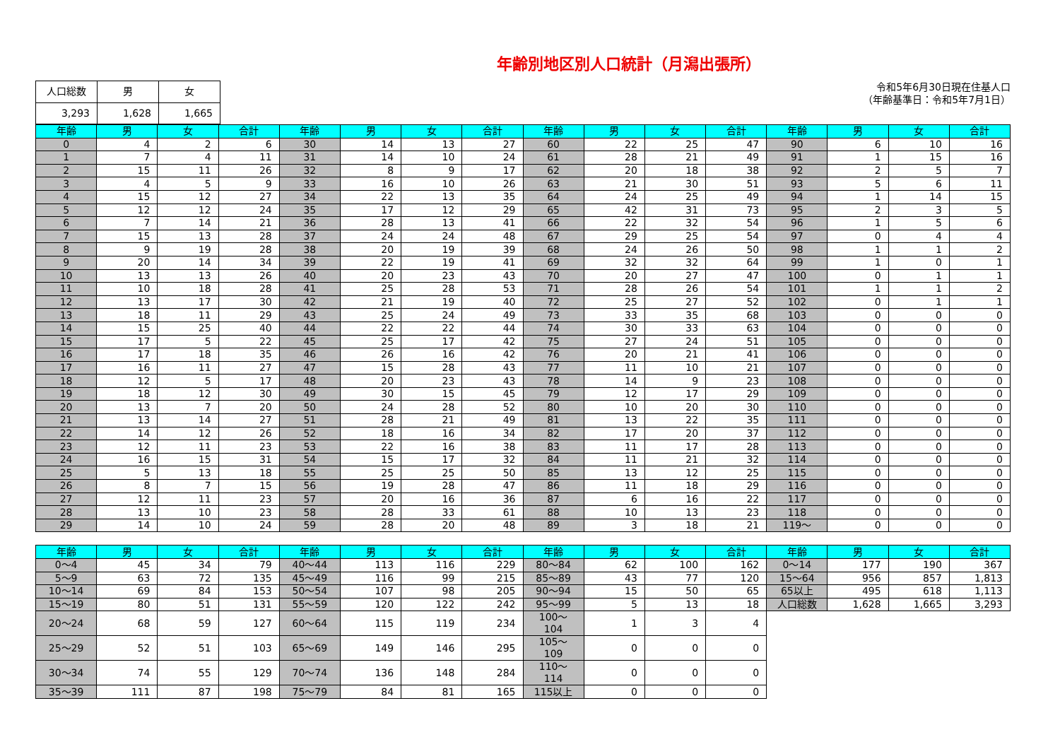年齢別地区別人口統計（月潟出張所）
| 人口総数 | 男 | 女 |
| --- | --- | --- |
| 3,293 | 1,628 | 1,665 |
令和5年6月30日現在住基人口
（年齢基準日：令和5年7月1日）
| 年齢 | 男 | 女 | 合計 | 年齢 | 男 | 女 | 合計 | 年齢 | 男 | 女 | 合計 | 年齢 | 男 | 女 | 合計 |
| --- | --- | --- | --- | --- | --- | --- | --- | --- | --- | --- | --- | --- | --- | --- | --- |
| 0 | 4 | 2 | 6 | 30 | 14 | 13 | 27 | 60 | 22 | 25 | 47 | 90 | 6 | 10 | 16 |
| 1 | 7 | 4 | 11 | 31 | 14 | 10 | 24 | 61 | 28 | 21 | 49 | 91 | 1 | 15 | 16 |
| 2 | 15 | 11 | 26 | 32 | 8 | 9 | 17 | 62 | 20 | 18 | 38 | 92 | 2 | 5 | 7 |
| 3 | 4 | 5 | 9 | 33 | 16 | 10 | 26 | 63 | 21 | 30 | 51 | 93 | 5 | 6 | 11 |
| 4 | 15 | 12 | 27 | 34 | 22 | 13 | 35 | 64 | 24 | 25 | 49 | 94 | 1 | 14 | 15 |
| 5 | 12 | 12 | 24 | 35 | 17 | 12 | 29 | 65 | 42 | 31 | 73 | 95 | 2 | 3 | 5 |
| 6 | 7 | 14 | 21 | 36 | 28 | 13 | 41 | 66 | 22 | 32 | 54 | 96 | 1 | 5 | 6 |
| 7 | 15 | 13 | 28 | 37 | 24 | 24 | 48 | 67 | 29 | 25 | 54 | 97 | 0 | 4 | 4 |
| 8 | 9 | 19 | 28 | 38 | 20 | 19 | 39 | 68 | 24 | 26 | 50 | 98 | 1 | 1 | 2 |
| 9 | 20 | 14 | 34 | 39 | 22 | 19 | 41 | 69 | 32 | 32 | 64 | 99 | 1 | 0 | 1 |
| 10 | 13 | 13 | 26 | 40 | 20 | 23 | 43 | 70 | 20 | 27 | 47 | 100 | 0 | 1 | 1 |
| 11 | 10 | 18 | 28 | 41 | 25 | 28 | 53 | 71 | 28 | 26 | 54 | 101 | 1 | 1 | 2 |
| 12 | 13 | 17 | 30 | 42 | 21 | 19 | 40 | 72 | 25 | 27 | 52 | 102 | 0 | 1 | 1 |
| 13 | 18 | 11 | 29 | 43 | 25 | 24 | 49 | 73 | 33 | 35 | 68 | 103 | 0 | 0 | 0 |
| 14 | 15 | 25 | 40 | 44 | 22 | 22 | 44 | 74 | 30 | 33 | 63 | 104 | 0 | 0 | 0 |
| 15 | 17 | 5 | 22 | 45 | 25 | 17 | 42 | 75 | 27 | 24 | 51 | 105 | 0 | 0 | 0 |
| 16 | 17 | 18 | 35 | 46 | 26 | 16 | 42 | 76 | 20 | 21 | 41 | 106 | 0 | 0 | 0 |
| 17 | 16 | 11 | 27 | 47 | 15 | 28 | 43 | 77 | 11 | 10 | 21 | 107 | 0 | 0 | 0 |
| 18 | 12 | 5 | 17 | 48 | 20 | 23 | 43 | 78 | 14 | 9 | 23 | 108 | 0 | 0 | 0 |
| 19 | 18 | 12 | 30 | 49 | 30 | 15 | 45 | 79 | 12 | 17 | 29 | 109 | 0 | 0 | 0 |
| 20 | 13 | 7 | 20 | 50 | 24 | 28 | 52 | 80 | 10 | 20 | 30 | 110 | 0 | 0 | 0 |
| 21 | 13 | 14 | 27 | 51 | 28 | 21 | 49 | 81 | 13 | 22 | 35 | 111 | 0 | 0 | 0 |
| 22 | 14 | 12 | 26 | 52 | 18 | 16 | 34 | 82 | 17 | 20 | 37 | 112 | 0 | 0 | 0 |
| 23 | 12 | 11 | 23 | 53 | 22 | 16 | 38 | 83 | 11 | 17 | 28 | 113 | 0 | 0 | 0 |
| 24 | 16 | 15 | 31 | 54 | 15 | 17 | 32 | 84 | 11 | 21 | 32 | 114 | 0 | 0 | 0 |
| 25 | 5 | 13 | 18 | 55 | 25 | 25 | 50 | 85 | 13 | 12 | 25 | 115 | 0 | 0 | 0 |
| 26 | 8 | 7 | 15 | 56 | 19 | 28 | 47 | 86 | 11 | 18 | 29 | 116 | 0 | 0 | 0 |
| 27 | 12 | 11 | 23 | 57 | 20 | 16 | 36 | 87 | 6 | 16 | 22 | 117 | 0 | 0 | 0 |
| 28 | 13 | 10 | 23 | 58 | 28 | 33 | 61 | 88 | 10 | 13 | 23 | 118 | 0 | 0 | 0 |
| 29 | 14 | 10 | 24 | 59 | 28 | 20 | 48 | 89 | 3 | 18 | 21 | 119～ | 0 | 0 | 0 |
| 年齢 | 男 | 女 | 合計 | 年齢 | 男 | 女 | 合計 | 年齢 | 男 | 女 | 合計 | 年齢 | 男 | 女 | 合計 |
| --- | --- | --- | --- | --- | --- | --- | --- | --- | --- | --- | --- | --- | --- | --- | --- |
| 0～4 | 45 | 34 | 79 | 40～44 | 113 | 116 | 229 | 80～84 | 62 | 100 | 162 | 0～14 | 177 | 190 | 367 |
| 5～9 | 63 | 72 | 135 | 45～49 | 116 | 99 | 215 | 85～89 | 43 | 77 | 120 | 15～64 | 956 | 857 | 1,813 |
| 10～14 | 69 | 84 | 153 | 50～54 | 107 | 98 | 205 | 90～94 | 15 | 50 | 65 | 65以上 | 495 | 618 | 1,113 |
| 15～19 | 80 | 51 | 131 | 55～59 | 120 | 122 | 242 | 95～99 | 5 | 13 | 18 | 人口総数 | 1,628 | 1,665 | 3,293 |
| 20～24 | 68 | 59 | 127 | 60～64 | 115 | 119 | 234 | 100～104 | 1 | 3 | 4 | | | | |
| 25～29 | 52 | 51 | 103 | 65～69 | 149 | 146 | 295 | 105～109 | 0 | 0 | 0 | | | | |
| 30～34 | 74 | 55 | 129 | 70～74 | 136 | 148 | 284 | 110～114 | 0 | 0 | 0 | | | | |
| 35～39 | 111 | 87 | 198 | 75～79 | 84 | 81 | 165 | 115以上 | 0 | 0 | 0 | | | | |